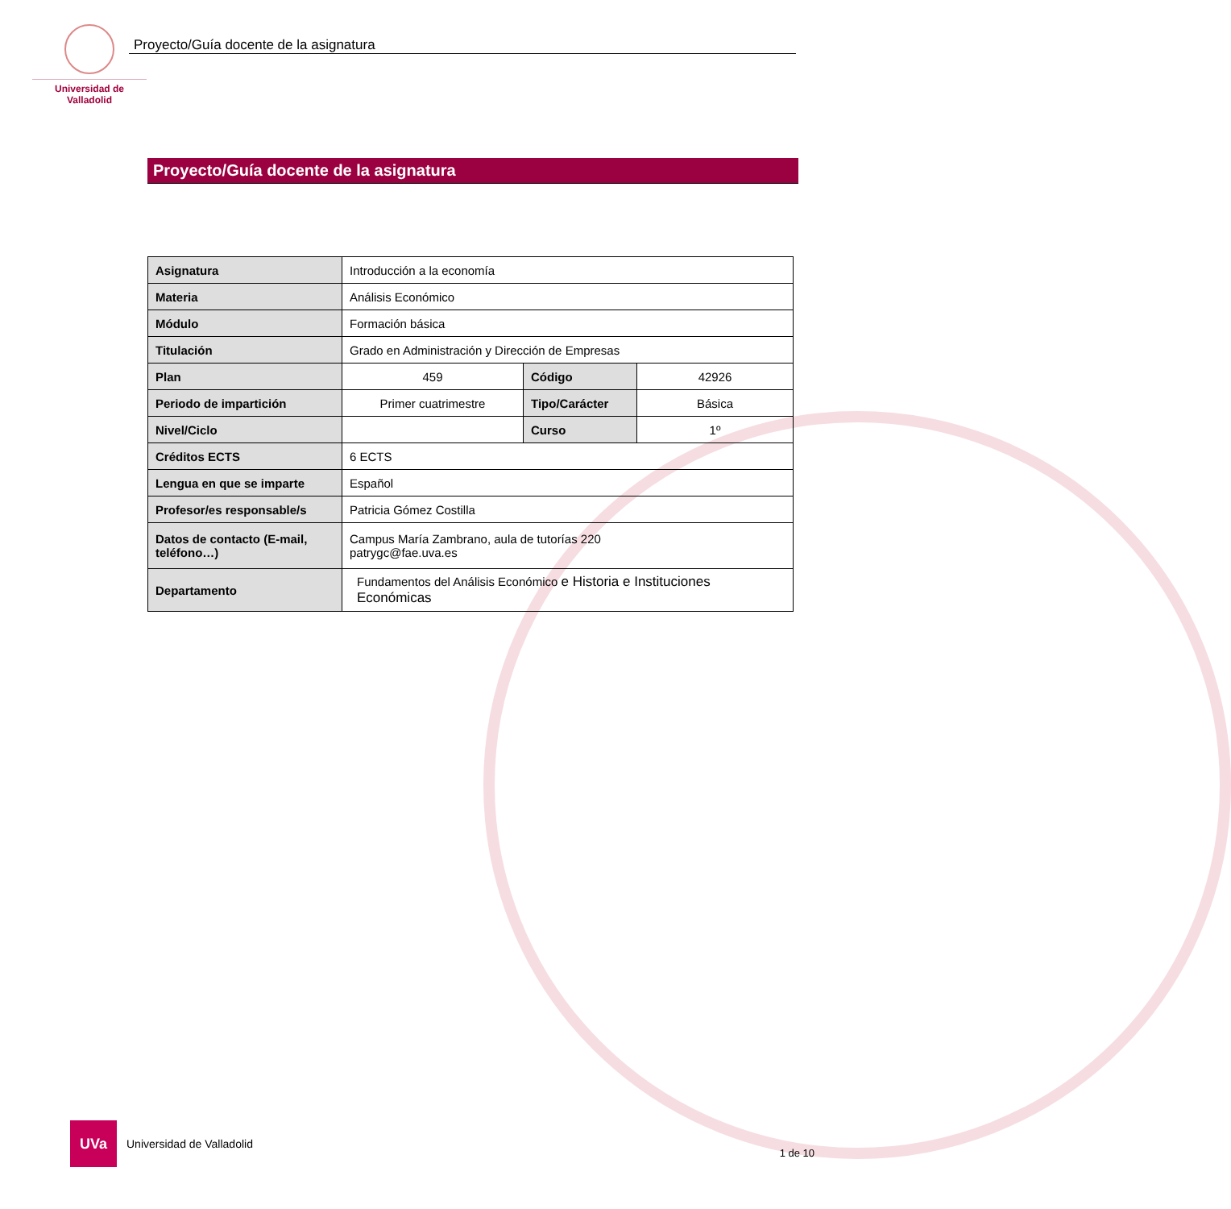Universidad de Valladolid
Proyecto/Guía docente de la asignatura
Proyecto/Guía docente de la asignatura
| Asignatura | Introducción a la economía | | |
| Materia | Análisis Económico | | |
| Módulo | Formación básica | | |
| Titulación | Grado en Administración y Dirección de Empresas | | |
| Plan | 459 | Código | 42926 |
| Periodo de impartición | Primer cuatrimestre | Tipo/Carácter | Básica |
| Nivel/Ciclo | | Curso | 1º |
| Créditos ECTS | 6 ECTS | | |
| Lengua en que se imparte | Español | | |
| Profesor/es responsable/s | Patricia Gómez Costilla | | |
| Datos de contacto (E-mail, teléfono…) | Campus María Zambrano, aula de tutorías 220 patrygc@fae.uva.es | | |
| Departamento | Fundamentos del Análisis Económico e Historia e Instituciones Económicas | | |
UVa
Universidad de Valladolid
1 de 10